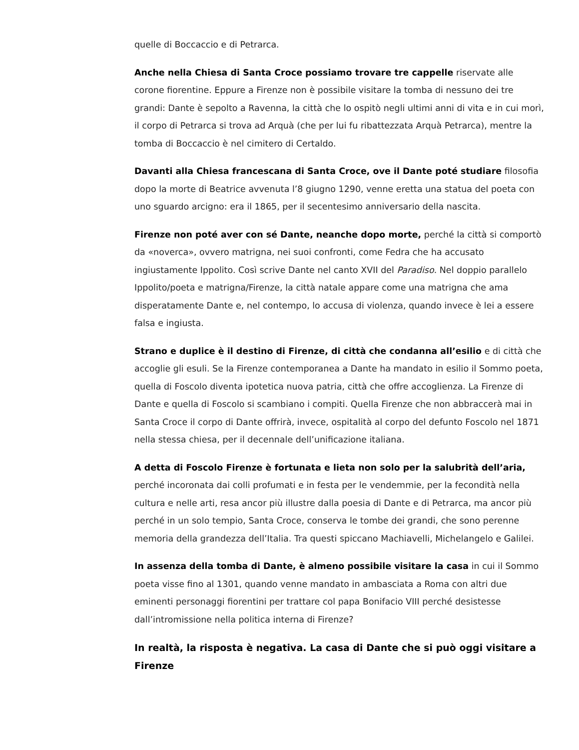quelle di Boccaccio e di Petrarca.
Anche nella Chiesa di Santa Croce possiamo trovare tre cappelle riservate alle corone fiorentine. Eppure a Firenze non è possibile visitare la tomba di nessuno dei tre grandi: Dante è sepolto a Ravenna, la città che lo ospitò negli ultimi anni di vita e in cui morì, il corpo di Petrarca si trova ad Arquà (che per lui fu ribattezzata Arquà Petrarca), mentre la tomba di Boccaccio è nel cimitero di Certaldo.
Davanti alla Chiesa francescana di Santa Croce, ove il Dante poté studiare filosofia dopo la morte di Beatrice avvenuta l’8 giugno 1290, venne eretta una statua del poeta con uno sguardo arcigno: era il 1865, per il secentesimo anniversario della nascita.
Firenze non poté aver con sé Dante, neanche dopo morte, perché la città si comportò da «noverca», ovvero matrigna, nei suoi confronti, come Fedra che ha accusato ingiustamente Ippolito. Così scrive Dante nel canto XVII del Paradiso. Nel doppio parallelo Ippolito/poeta e matrigna/Firenze, la città natale appare come una matrigna che ama disperatamente Dante e, nel contempo, lo accusa di violenza, quando invece è lei a essere falsa e ingiusta.
Strano e duplice è il destino di Firenze, di città che condanna all’esilio e di città che accoglie gli esuli. Se la Firenze contemporanea a Dante ha mandato in esilio il Sommo poeta, quella di Foscolo diventa ipotetica nuova patria, città che offre accoglienza. La Firenze di Dante e quella di Foscolo si scambiano i compiti. Quella Firenze che non abbraccerà mai in Santa Croce il corpo di Dante offrirà, invece, ospitalità al corpo del defunto Foscolo nel 1871 nella stessa chiesa, per il decennale dell’unificazione italiana.
A detta di Foscolo Firenze è fortunata e lieta non solo per la salubrità dell’aria, perché incoronata dai colli profumati e in festa per le vendemmie, per la fecondità nella cultura e nelle arti, resa ancor più illustre dalla poesia di Dante e di Petrarca, ma ancor più perché in un solo tempio, Santa Croce, conserva le tombe dei grandi, che sono perenne memoria della grandezza dell’Italia. Tra questi spiccano Machiavelli, Michelangelo e Galilei.
In assenza della tomba di Dante, è almeno possibile visitare la casa in cui il Sommo poeta visse fino al 1301, quando venne mandato in ambasciata a Roma con altri due eminenti personaggi fiorentini per trattare col papa Bonifacio VIII perché desistesse dall’intromissione nella politica interna di Firenze?
In realtà, la risposta è negativa. La casa di Dante che si può oggi visitare a Firenze